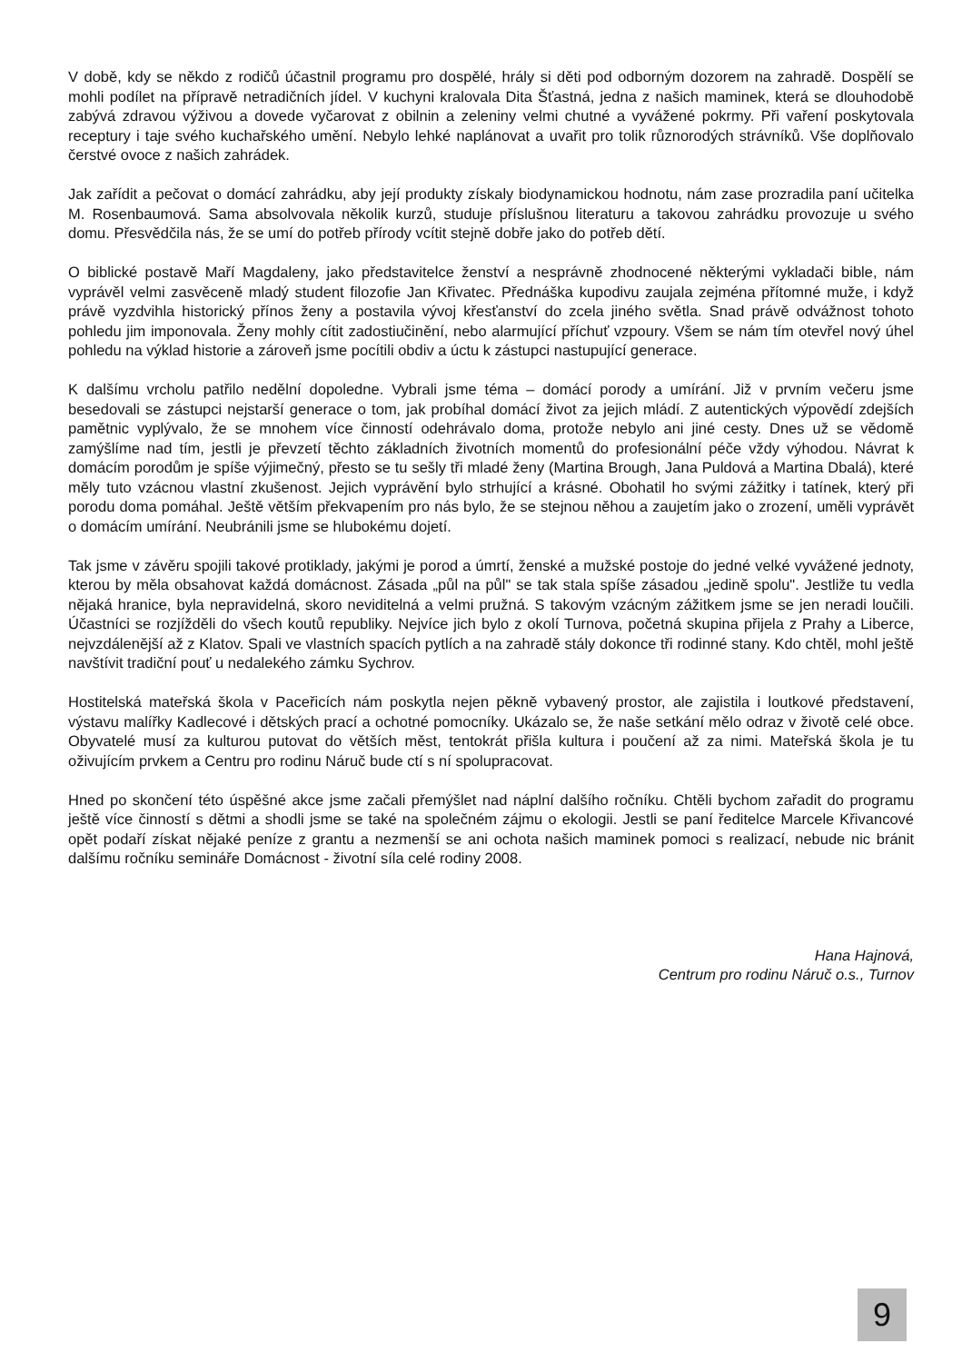V době, kdy se někdo z rodičů účastnil programu pro dospělé, hrály si děti pod odborným dozorem na zahradě. Dospělí se mohli podílet na přípravě netradičních jídel. V kuchyni kralovala Dita Šťastná, jedna z našich maminek, která se dlouhodobě zabývá zdravou výživou a dovede vyčarovat z obilnin a zeleniny velmi chutné a vyvážené pokrmy. Při vaření poskytovala receptury i taje svého kuchařského umění. Nebylo lehké naplánovat a uvařit pro tolik různorodých strávníků. Vše doplňovalo čerstvé ovoce z našich zahrádek.
Jak zařídit a pečovat o domácí zahrádku, aby její produkty získaly biodynamickou hodnotu, nám zase prozradila paní učitelka M. Rosenbaumová. Sama absolvovala několik kurzů, studuje příslušnou literaturu a takovou zahrádku provozuje u svého domu. Přesvědčila nás, že se umí do potřeb přírody vcítit stejně dobře jako do potřeb dětí.
O biblické postavě Maří Magdaleny, jako představitelce ženství a nesprávně zhodnocené některými vykladači bible, nám vyprávěl velmi zasvěceně mladý student filozofie Jan Křivatec. Přednáška kupodivu zaujala zejména přítomné muže, i když právě vyzdvihla historický přínos ženy a postavila vývoj křesťanství do zcela jiného světla. Snad právě odvážnost tohoto pohledu jim imponovala. Ženy mohly cítit zadostiučinění, nebo alarmující příchuť vzpoury. Všem se nám tím otevřel nový úhel pohledu na výklad historie a zároveň jsme pocítili obdiv a úctu k zástupci nastupující generace.
K dalšímu vrcholu patřilo nedělní dopoledne. Vybrali jsme téma – domácí porody a umírání. Již v prvním večeru jsme besedovali se zástupci nejstarší generace o tom, jak probíhal domácí život za jejich mládí. Z autentických výpovědí zdejších pamětnic vyplývalo, že se mnohem více činností odehrávalo doma, protože nebylo ani jiné cesty. Dnes už se vědomě zamýšlíme nad tím, jestli je převzetí těchto základních životních momentů do profesionální péče vždy výhodou. Návrat k domácím porodům je spíše výjimečný, přesto se tu sešly tři mladé ženy (Martina Brough, Jana Puldová a Martina Dbalá), které měly tuto vzácnou vlastní zkušenost. Jejich vyprávění bylo strhující a krásné. Obohatil ho svými zážitky i tatínek, který při porodu doma pomáhal. Ještě větším překvapením pro nás bylo, že se stejnou něhou a zaujetím jako o zrození, uměli vyprávět o domácím umírání. Neubránili jsme se hlubokému dojetí.
Tak jsme v závěru spojili takové protiklady, jakými je porod a úmrtí, ženské a mužské postoje do jedné velké vyvážené jednoty, kterou by měla obsahovat každá domácnost. Zásada „půl na půl" se tak stala spíše zásadou „jedině spolu". Jestliže tu vedla nějaká hranice, byla nepravidelná, skoro neviditelná a velmi pružná. S takovým vzácným zážitkem jsme se jen neradi loučili. Účastníci se rozjížděli do všech koutů republiky. Nejvíce jich bylo z okolí Turnova, početná skupina přijela z Prahy a Liberce, nejvzdálenější až z Klatov. Spali ve vlastních spacích pytlích a na zahradě stály dokonce tři rodinné stany. Kdo chtěl, mohl ještě navštívit tradiční pouť u nedalekého zámku Sychrov.
Hostitelská mateřská škola v Paceřicích nám poskytla nejen pěkně vybavený prostor, ale zajistila i loutkové představení, výstavu malířky Kadlecové i dětských prací a ochotné pomocníky. Ukázalo se, že naše setkání mělo odraz v životě celé obce. Obyvatelé musí za kulturou putovat do větších měst, tentokrát přišla kultura i poučení až za nimi. Mateřská škola je tu oživujícím prvkem a Centru pro rodinu Náruč bude ctí s ní spolupracovat.
Hned po skončení této úspěšné akce jsme začali přemýšlet nad náplní dalšího ročníku. Chtěli bychom zařadit do programu ještě více činností s dětmi a shodli jsme se také na společném zájmu o ekologii. Jestli se paní ředitelce Marcele Křivancové opět podaří získat nějaké peníze z grantu a nezmenší se ani ochota našich maminek pomoci s realizací, nebude nic bránit dalšímu ročníku semináře Domácnost - životní síla celé rodiny 2008.
Hana Hajnová,
Centrum pro rodinu Náruč o.s., Turnov
9